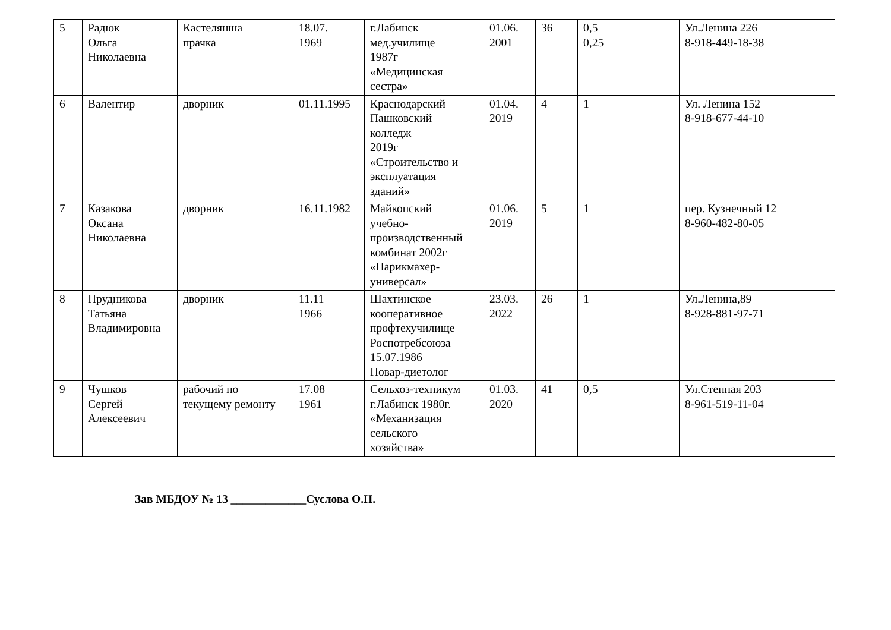| 5 | Радюк Ольга Николаевна | Кастелянша прачка | 18.07. 1969 | г.Лабинск мед.училище 1987г «Медицинская сестра» | 01.06. 2001 | 36 | 0,5 0,25 | Ул.Ленина 226 8-918-449-18-38 |
| 6 | Валентир | дворник | 01.11.1995 | Краснодарский Пашковский колледж 2019г «Строительство и эксплуатация зданий» | 01.04. 2019 | 4 | 1 | Ул. Ленина 152 8-918-677-44-10 |
| 7 | Казакова Оксана Николаевна | дворник | 16.11.1982 | Майкопский учебно- производственный комбинат 2002г «Парикмахер- универсал» | 01.06. 2019 | 5 | 1 | пер. Кузнечный 12 8-960-482-80-05 |
| 8 | Прудникова Татьяна Владимировна | дворник | 11.11 1966 | Шахтинское кооперативное профтехучилище Роспотребсоюза 15.07.1986 Повар-диетолог | 23.03. 2022 | 26 | 1 | Ул.Ленина,89 8-928-881-97-71 |
| 9 | Чушков Сергей Алексеевич | рабочий по текущему ремонту | 17.08 1961 | Сельхоз-техникум г.Лабинск 1980г. «Механизация сельского хозяйства» | 01.03. 2020 | 41 | 0,5 | Ул.Степная 203 8-961-519-11-04 |
Зав МБДОУ № 13 _____________Суслова О.Н.